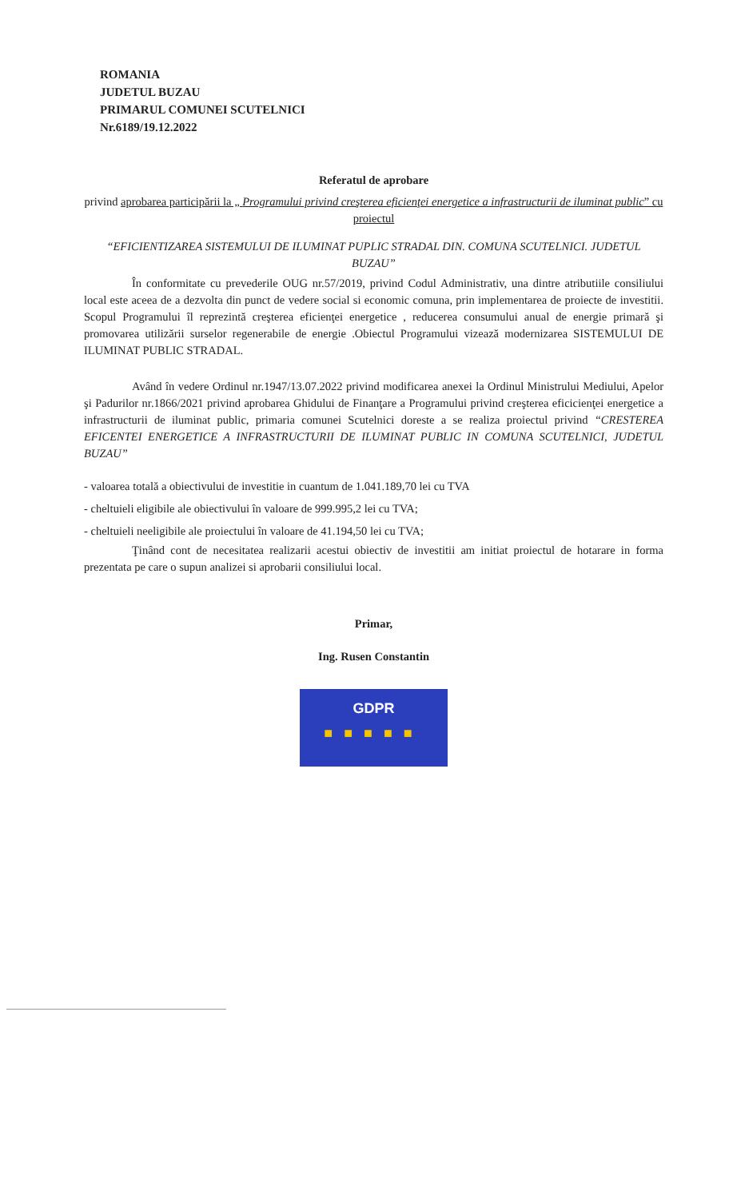ROMANIA
JUDETUL BUZAU
PRIMARUL COMUNEI SCUTELNICI
Nr.6189/19.12.2022
Referatul de aprobare
privind aprobarea participării la „ Programului privind creşterea eficienţei energetice a infrastructurii de iluminat public” cu proiectul
“EFICIENTIZAREA SISTEMULUI DE ILUMINAT PUPLIC STRADAL DIN. COMUNA SCUTELNICI. JUDETUL BUZAU”
În conformitate cu prevederile OUG nr.57/2019, privind Codul Administrativ, una dintre atributiile consiliului local este aceea de a dezvolta din punct de vedere social si economic comuna, prin implementarea de proiecte de investitii. Scopul Programului îl reprezintă creşterea eficienţei energetice , reducerea consumului anual de energie primară şi promovarea utilizării surselor regenerabile de energie .Obiectul Programului vizează modernizarea SISTEMULUI DE ILUMINAT PUBLIC STRADAL.
Având în vedere Ordinul nr.1947/13.07.2022 privind modificarea anexei la Ordinul Ministrului Mediului, Apelor şi Padurilor nr.1866/2021 privind aprobarea Ghidului de Finanţare a Programului privind creşterea eficicienţei energetice a infrastructurii de iluminat public, primaria comunei Scutelnici doreste a se realiza proiectul privind “CRESTEREA EFICENTEI ENERGETICE A INFRASTRUCTURII DE ILUMINAT PUBLIC IN COMUNA SCUTELNICI, JUDETUL BUZAU”
- valoarea totală a obiectivului de investitie in cuantum de 1.041.189,70 lei cu TVA
- cheltuieli eligibile ale obiectivului în valoare de 999.995,2 lei cu TVA;
- cheltuieli neeligibile ale proiectului în valoare de 41.194,50 lei cu TVA;
Ţinând cont de necesitatea realizarii acestui obiectiv de investitii am initiat proiectul de hotarare in forma prezentata pe care o supun analizei si aprobarii consiliului local.
Primar,
Ing. Rusen Constantin
GDPR
■■■■■